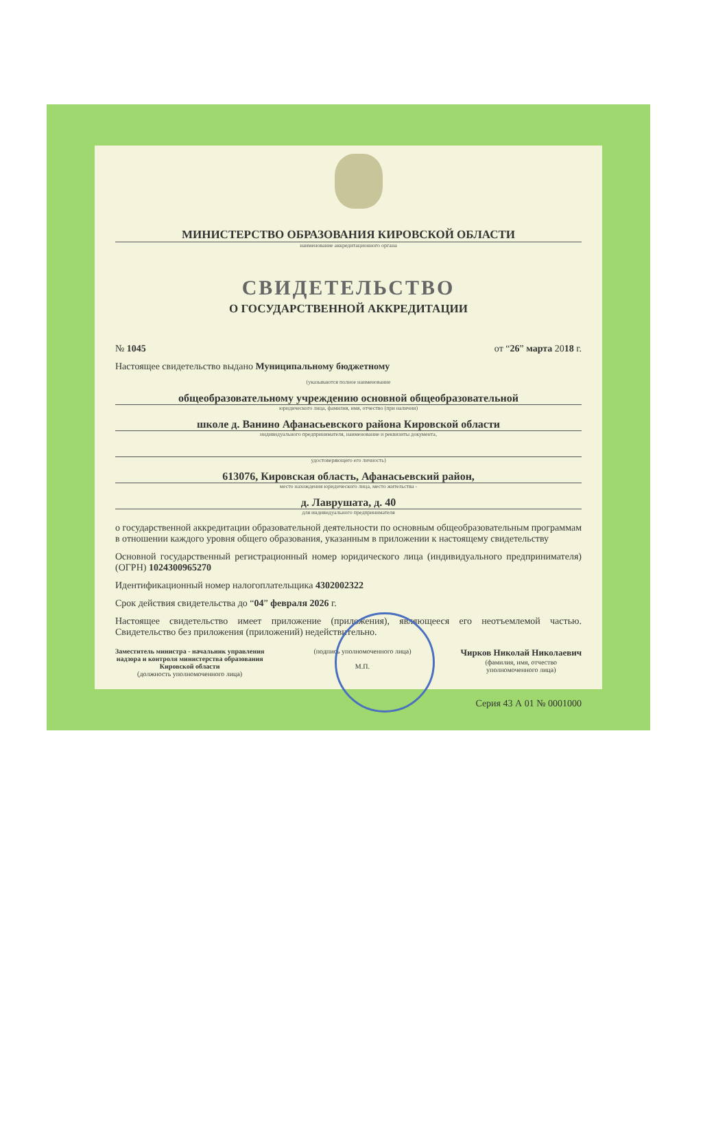МИНИСТЕРСТВО ОБРАЗОВАНИЯ КИРОВСКОЙ ОБЛАСТИ
наименование аккредитационного органа
СВИДЕТЕЛЬСТВО
О ГОСУДАРСТВЕННОЙ АККРЕДИТАЦИИ
№ 1045 от “26” марта 2018 г.
Настоящее свидетельство выдано Муниципальному бюджетному
(указываются полное наименование
общеобразовательному учреждению основной общеобразовательной
юридического лица, фамилия, имя, отчество (при наличии)
школе д. Ванино Афанасьевского района Кировской области
индивидуального предпринимателя, наименование и реквизиты документа,
удостоверяющего его личность)
613076, Кировская область, Афанасьевский район,
место нахождения юридического лица, место жительства -
д. Лаврушата, д. 40
для индивидуального предпринимателя
о государственной аккредитации образовательной деятельности по основным общеобразовательным программам в отношении каждого уровня общего образования, указанным в приложении к настоящему свидетельству
Основной государственный регистрационный номер юридического лица (индивидуального предпринимателя) (ОГРН) 1024300965270
Идентификационный номер налогоплательщика 4302002322
Срок действия свидетельства до “04” февраля 2026 г.
Настоящее свидетельство имеет приложение (приложения), являющееся его неотъемлемой частью. Свидетельство без приложения (приложений) недействительно.
Заместитель министра - начальник управления
надзора и контроля министерства образования
Кировской области
(должность уполномоченного лица)
(подпись уполномоченного лица)
М.П.
Чирков Николай Николаевич
(фамилия, имя, отчество
уполномоченного лица)
Серия 43 А 01 № 0001000